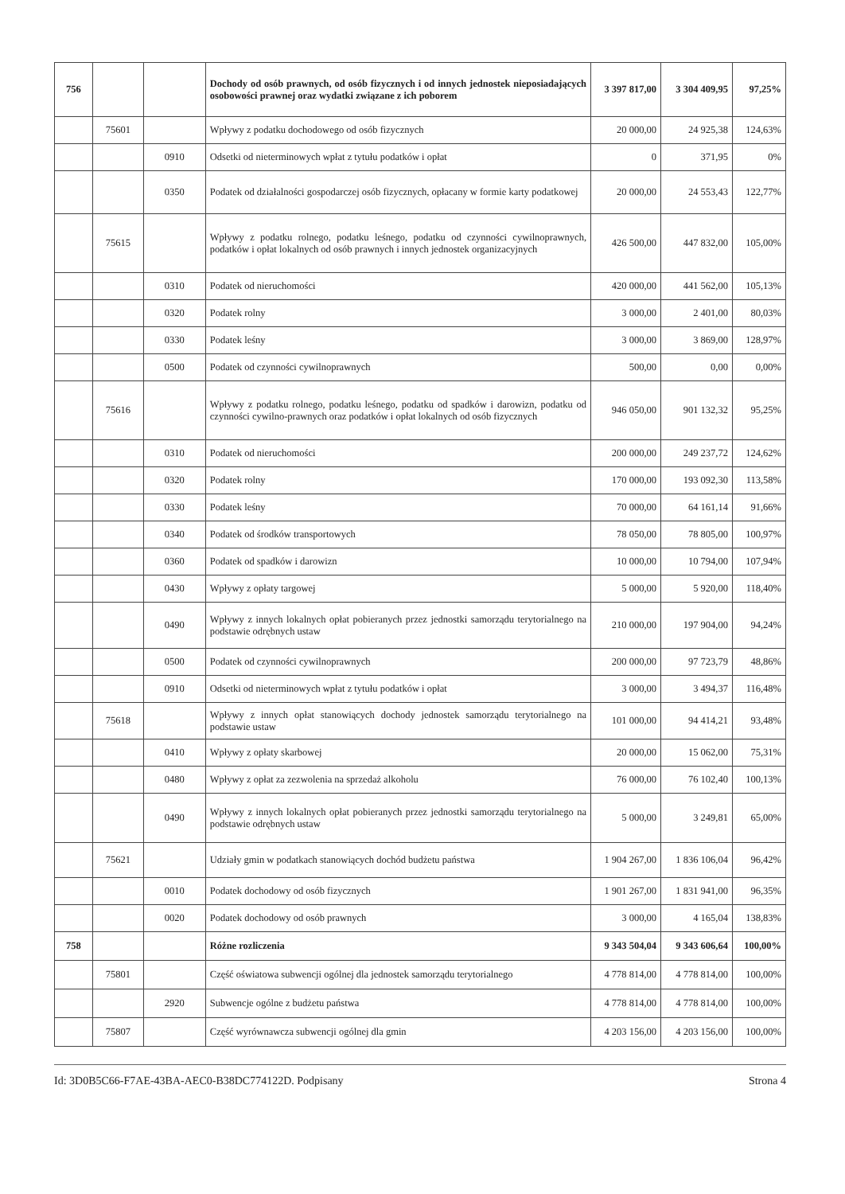| 756 | | | Dochody od osób prawnych, od osób fizycznych i od innych jednostek nieposiadających osobowości prawnej oraz wydatki związane z ich poborem | 3 397 817,00 | 3 304 409,95 | 97,25% |
| | 75601 | | Wpływy z podatku dochodowego od osób fizycznych | 20 000,00 | 24 925,38 | 124,63% |
| | | 0910 | Odsetki od nieterminowych wpłat z tytułu podatków i opłat | 0 | 371,95 | 0% |
| | | 0350 | Podatek od działalności gospodarczej osób fizycznych, opłacany w formie karty podatkowej | 20 000,00 | 24 553,43 | 122,77% |
| | 75615 | | Wpływy z podatku rolnego, podatku leśnego, podatku od czynności cywilnoprawnych, podatków i opłat lokalnych od osób prawnych i innych jednostek organizacyjnych | 426 500,00 | 447 832,00 | 105,00% |
| | | 0310 | Podatek od nieruchomości | 420 000,00 | 441 562,00 | 105,13% |
| | | 0320 | Podatek rolny | 3 000,00 | 2 401,00 | 80,03% |
| | | 0330 | Podatek leśny | 3 000,00 | 3 869,00 | 128,97% |
| | | 0500 | Podatek od czynności cywilnoprawnych | 500,00 | 0,00 | 0,00% |
| | 75616 | | Wpływy z podatku rolnego, podatku leśnego, podatku od spadków i darowizn, podatku od czynności cywilno-prawnych oraz podatków i opłat lokalnych od osób fizycznych | 946 050,00 | 901 132,32 | 95,25% |
| | | 0310 | Podatek od nieruchomości | 200 000,00 | 249 237,72 | 124,62% |
| | | 0320 | Podatek rolny | 170 000,00 | 193 092,30 | 113,58% |
| | | 0330 | Podatek leśny | 70 000,00 | 64 161,14 | 91,66% |
| | | 0340 | Podatek od środków transportowych | 78 050,00 | 78 805,00 | 100,97% |
| | | 0360 | Podatek od spadków i darowizn | 10 000,00 | 10 794,00 | 107,94% |
| | | 0430 | Wpływy z opłaty targowej | 5 000,00 | 5 920,00 | 118,40% |
| | | 0490 | Wpływy z innych lokalnych opłat pobieranych przez jednostki samorządu terytorialnego na podstawie odrębnych ustaw | 210 000,00 | 197 904,00 | 94,24% |
| | | 0500 | Podatek od czynności cywilnoprawnych | 200 000,00 | 97 723,79 | 48,86% |
| | | 0910 | Odsetki od nieterminowych wpłat z tytułu podatków i opłat | 3 000,00 | 3 494,37 | 116,48% |
| | 75618 | | Wpływy z innych opłat stanowiących dochody jednostek samorządu terytorialnego na podstawie ustaw | 101 000,00 | 94 414,21 | 93,48% |
| | | 0410 | Wpływy z opłaty skarbowej | 20 000,00 | 15 062,00 | 75,31% |
| | | 0480 | Wpływy z opłat za zezwolenia na sprzedaż alkoholu | 76 000,00 | 76 102,40 | 100,13% |
| | | 0490 | Wpływy z innych lokalnych opłat pobieranych przez jednostki samorządu terytorialnego na podstawie odrębnych ustaw | 5 000,00 | 3 249,81 | 65,00% |
| | 75621 | | Udziały gmin w podatkach stanowiących dochód budżetu państwa | 1 904 267,00 | 1 836 106,04 | 96,42% |
| | | 0010 | Podatek dochodowy od osób fizycznych | 1 901 267,00 | 1 831 941,00 | 96,35% |
| | | 0020 | Podatek dochodowy od osób prawnych | 3 000,00 | 4 165,04 | 138,83% |
| 758 | | | Różne rozliczenia | 9 343 504,04 | 9 343 606,64 | 100,00% |
| | 75801 | | Część oświatowa subwencji ogólnej dla jednostek samorządu terytorialnego | 4 778 814,00 | 4 778 814,00 | 100,00% |
| | | 2920 | Subwencje ogólne z budżetu państwa | 4 778 814,00 | 4 778 814,00 | 100,00% |
| | 75807 | | Część wyrównawcza subwencji ogólnej dla gmin | 4 203 156,00 | 4 203 156,00 | 100,00% |
Id: 3D0B5C66-F7AE-43BA-AEC0-B38DC774122D. Podpisany Strona 4